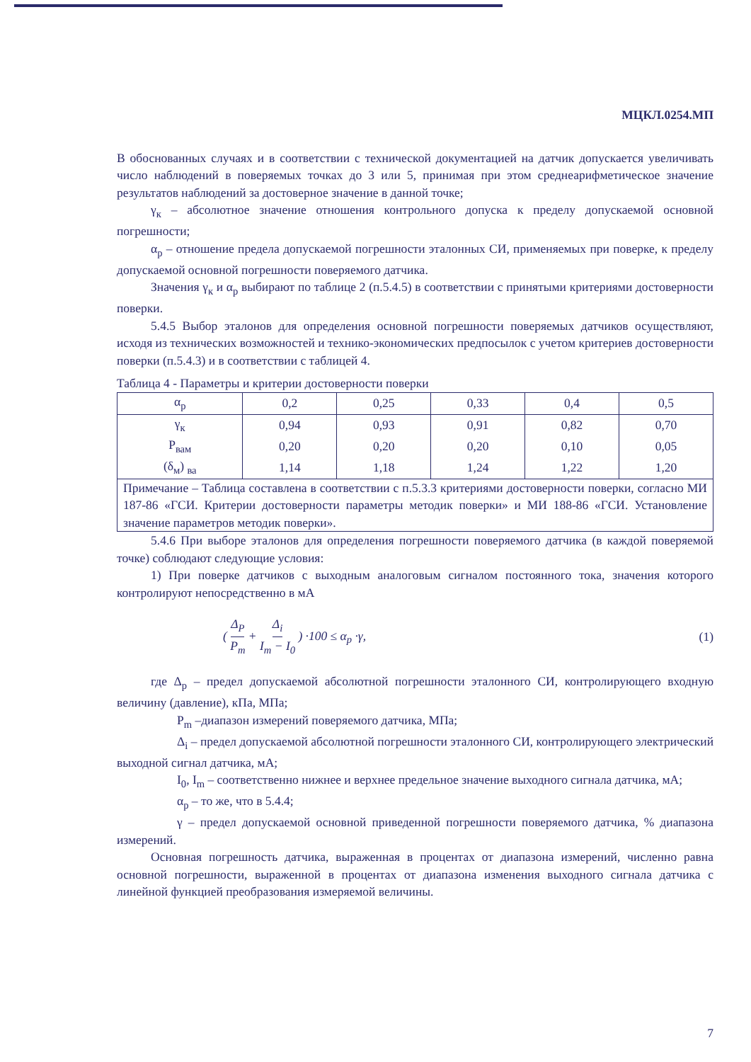МЦКЛ.0254.МП
В обоснованных случаях и в соответствии с технической документацией на датчик допускается увеличивать число наблюдений в поверяемых точках до 3 или 5, принимая при этом среднеарифметическое значение результатов наблюдений за достоверное значение в данной точке;
γ<sub>к</sub> – абсолютное значение отношения контрольного допуска к пределу допускаемой основной погрешности;
α<sub>р</sub> – отношение предела допускаемой погрешности эталонных СИ, применяемых при поверке, к пределу допускаемой основной погрешности поверяемого датчика.
Значения γ<sub>к</sub> и α<sub>р</sub> выбирают по таблице 2 (п.5.4.5) в соответствии с принятыми критериями достоверности поверки.
5.4.5 Выбор эталонов для определения основной погрешности поверяемых датчиков осуществляют, исходя из технических возможностей и технико-экономических предпосылок с учетом критериев достоверности поверки (п.5.4.3) и в соответствии с таблицей 4.
Таблица 4 - Параметры и критерии достоверности поверки
| α<sub>р</sub> | 0,2 | 0,25 | 0,33 | 0,4 | 0,5 |
| γ<sub>к</sub> | 0,94 | 0,93 | 0,91 | 0,82 | 0,70 |
| P<sub>вам</sub> | 0,20 | 0,20 | 0,20 | 0,10 | 0,05 |
| (δ<sub>м</sub>) <sub>ва</sub> | 1,14 | 1,18 | 1,24 | 1,22 | 1,20 |
| Примечание – Таблица составлена в соответствии с п.5.3.3 критериями достоверности поверки, согласно МИ 187-86 «ГСИ. Критерии достоверности параметры методик поверки» и МИ 188-86 «ГСИ. Установление значение параметров методик поверки». | | | | | |
5.4.6 При выборе эталонов для определения погрешности поверяемого датчика (в каждой поверяемой точке) соблюдают следующие условия:
1) При поверке датчиков с выходным аналоговым сигналом постоянного тока, значения которого контролируют непосредственно в мА
( Δ<sub>P</sub> P<sub>m</sub> + Δ<sub>i</sub> I<sub>m</sub> − I<sub>0</sub> ) ·100 ≤ α<sub>p</sub> ·γ, (1)
где Δ<sub>р</sub> – предел допускаемой абсолютной погрешности эталонного СИ, контролирующего входную величину (давление), кПа, МПа;
P<sub>m</sub> –диапазон измерений поверяемого датчика, МПа;
Δ<sub>i</sub> – предел допускаемой абсолютной погрешности эталонного СИ, контролирующего электрический выходной сигнал датчика, мА;
I<sub>0</sub>, I<sub>m</sub> – соответственно нижнее и верхнее предельное значение выходного сигнала датчика, мА;
α<sub>р</sub> – то же, что в 5.4.4;
γ – предел допускаемой основной приведенной погрешности поверяемого датчика, % диапазона измерений.
Основная погрешность датчика, выраженная в процентах от диапазона измерений, численно равна основной погрешности, выраженной в процентах от диапазона изменения выходного сигнала датчика с линейной функцией преобразования измеряемой величины.
7